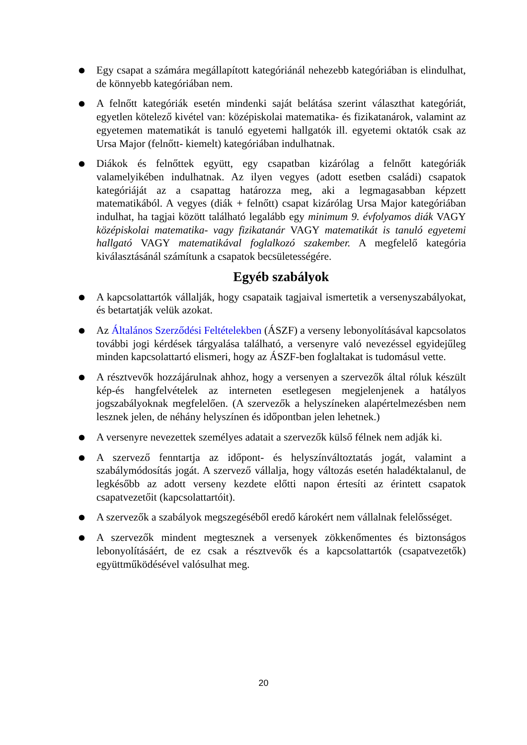●
Egy csapat a számára megállapított kategóriánál nehezebb kategóriában is elindulhat, de könnyebb kategóriában nem.
●
A felnőtt kategóriák esetén mindenki saját belátása szerint választhat kategóriát, egyetlen kötelező kivétel van: középiskolai matematika- és fizikatanárok, valamint az egyetemen matematikát is tanuló egyetemi hallgatók ill. egyetemi oktatók csak az Ursa Major (felnőtt- kiemelt) kategóriában indulhatnak.
●
Diákok és felnőttek együtt, egy csapatban kizárólag a felnőtt kategóriák valamelyikében indulhatnak. Az ilyen vegyes (adott esetben családi) csapatok kategóriáját az a csapattag határozza meg, aki a legmagasabban képzett matematikából. A vegyes (diák + felnőtt) csapat kizárólag Ursa Major kategóriában indulhat, ha tagjai között található legalább egy minimum 9. évfolyamos diák VAGY középiskolai matematika- vagy fizikatanár VAGY matematikát is tanuló egyetemi hallgató VAGY matematikával foglalkozó szakember. A megfelelő kategória kiválasztásánál számítunk a csapatok becsületességére.
Egyéb szabályok
●
A kapcsolattartók vállalják, hogy csapataik tagjaival ismertetik a versenyszabályokat, és betartatják velük azokat.
●
Az Általános Szerződési Feltételekben (ÁSZF) a verseny lebonyolításával kapcsolatos további jogi kérdések tárgyalása található, a versenyre való nevezéssel egyidejűleg minden kapcsolattartó elismeri, hogy az ÁSZF-ben foglaltakat is tudomásul vette.
●
A résztvevők hozzájárulnak ahhoz, hogy a versenyen a szervezők által róluk készült kép-és hangfelvételek az interneten esetlegesen megjelenjenek a hatályos jogszabályoknak megfelelően. (A szervezők a helyszíneken alapértelmezésben nem lesznek jelen, de néhány helyszínen és időpontban jelen lehetnek.)
●
A versenyre nevezettek személyes adatait a szervezők külső félnek nem adják ki.
●
A szervező fenntartja az időpont- és helyszínváltoztatás jogát, valamint a szabálymódosítás jogát. A szervező vállalja, hogy változás esetén haladéktalanul, de legkésőbb az adott verseny kezdete előtti napon értesíti az érintett csapatok csapatvezetőit (kapcsolattartóit).
●
A szervezők a szabályok megszegéséből eredő károkért nem vállalnak felelősséget.
●
A szervezők mindent megtesznek a versenyek zökkenőmentes és biztonságos lebonyolításáért, de ez csak a résztvevők és a kapcsolattartók (csapatvezetők) együttműködésével valósulhat meg.
20